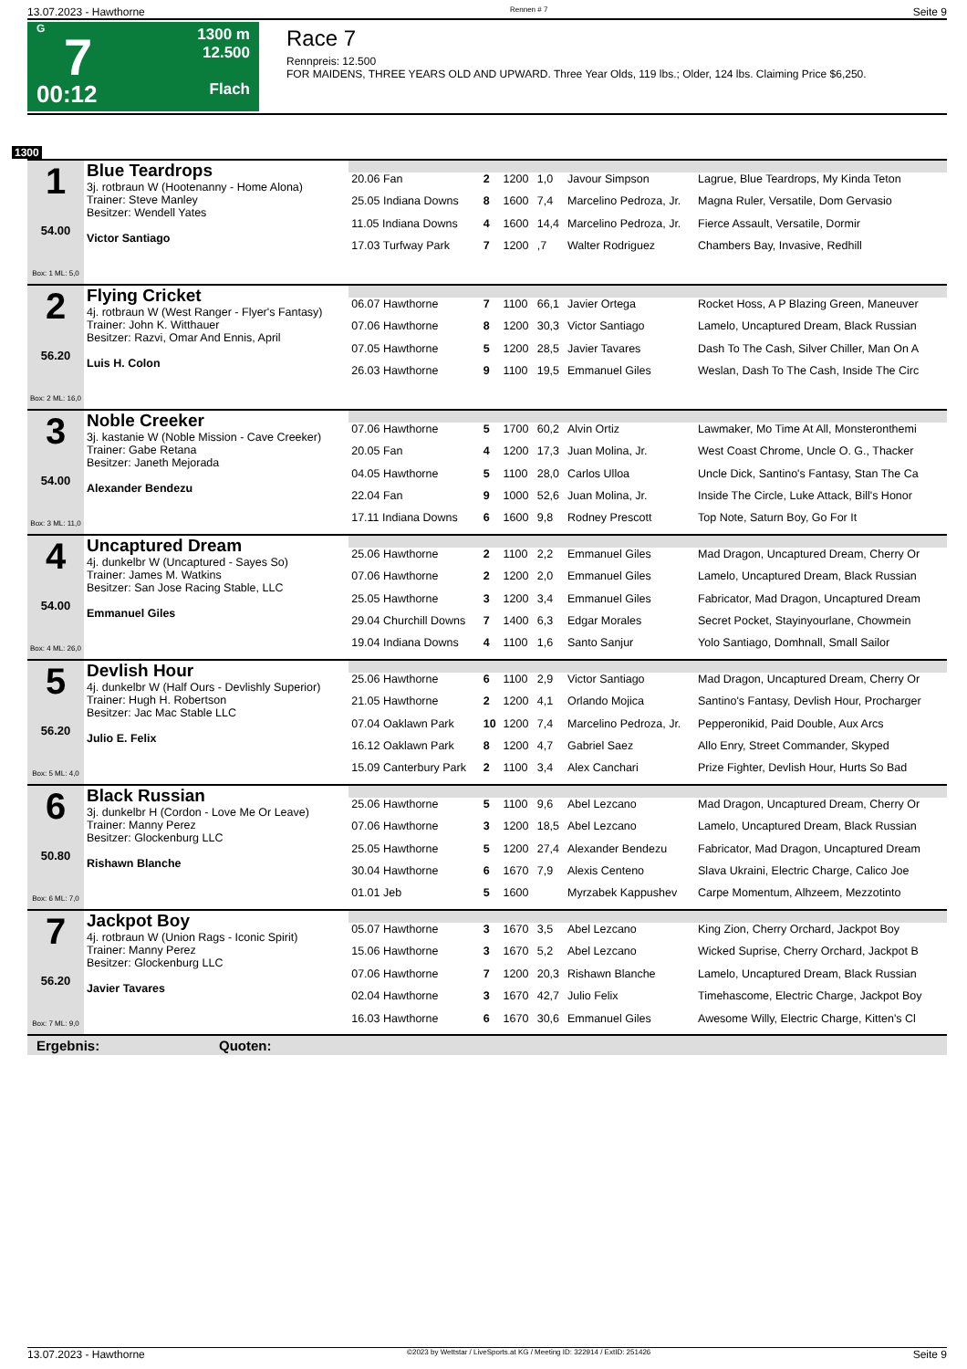13.07.2023 - Hawthorne Rennen # 7 Seite 9
G
7
00:12
1300 m
12.500
Flach
Race 7
Rennpreis: 12.500
FOR MAIDENS, THREE YEARS OLD AND UPWARD. Three Year Olds, 119 lbs.; Older, 124 lbs. Claiming Price $6,250.
1300
| 1 54.00 Box: 1 ML: 5,0 | Blue Teardrops 3j. rotbraun W (Hootenanny - Home Alona) Trainer: Steve Manley Besitzer: Wendell Yates Victor Santiago | | | | | | |
| | | 20.06 Fan | 2 | 1200 | 1,0 | Javour Simpson | Lagrue, Blue Teardrops, My Kinda Teton |
| | | 25.05 Indiana Downs | 8 | 1600 | 7,4 | Marcelino Pedroza, Jr. | Magna Ruler, Versatile, Dom Gervasio |
| | | 11.05 Indiana Downs | 4 | 1600 | 14,4 | Marcelino Pedroza, Jr. | Fierce Assault, Versatile, Dormir |
| | | 17.03 Turfway Park | 7 | 1200 | ,7 | Walter Rodriguez | Chambers Bay, Invasive, Redhill |
| 2 56.20 Box: 2 ML: 16,0 | Flying Cricket 4j. rotbraun W (West Ranger - Flyer's Fantasy) Trainer: John K. Witthauer Besitzer: Razvi, Omar And Ennis, April Luis H. Colon | | | | | | |
| | | 06.07 Hawthorne | 7 | 1100 | 66,1 | Javier Ortega | Rocket Hoss, A P Blazing Green, Maneuver |
| | | 07.06 Hawthorne | 8 | 1200 | 30,3 | Victor Santiago | Lamelo, Uncaptured Dream, Black Russian |
| | | 07.05 Hawthorne | 5 | 1200 | 28,5 | Javier Tavares | Dash To The Cash, Silver Chiller, Man On A |
| | | 26.03 Hawthorne | 9 | 1100 | 19,5 | Emmanuel Giles | Weslan, Dash To The Cash, Inside The Circ |
| 3 54.00 Box: 3 ML: 11,0 | Noble Creeker 3j. kastanie W (Noble Mission - Cave Creeker) Trainer: Gabe Retana Besitzer: Janeth Mejorada Alexander Bendezu | | | | | | |
| | | 07.06 Hawthorne | 5 | 1700 | 60,2 | Alvin Ortiz | Lawmaker, Mo Time At All, Monsteronthemi |
| | | 20.05 Fan | 4 | 1200 | 17,3 | Juan Molina, Jr. | West Coast Chrome, Uncle O. G., Thacker |
| | | 04.05 Hawthorne | 5 | 1100 | 28,0 | Carlos Ulloa | Uncle Dick, Santino's Fantasy, Stan The Ca |
| | | 22.04 Fan | 9 | 1000 | 52,6 | Juan Molina, Jr. | Inside The Circle, Luke Attack, Bill's Honor |
| | | 17.11 Indiana Downs | 6 | 1600 | 9,8 | Rodney Prescott | Top Note, Saturn Boy, Go For It |
| 4 54.00 Box: 4 ML: 26,0 | Uncaptured Dream 4j. dunkelbr W (Uncaptured - Sayes So) Trainer: James M. Watkins Besitzer: San Jose Racing Stable, LLC Emmanuel Giles | | | | | | |
| | | 25.06 Hawthorne | 2 | 1100 | 2,2 | Emmanuel Giles | Mad Dragon, Uncaptured Dream, Cherry Or |
| | | 07.06 Hawthorne | 2 | 1200 | 2,0 | Emmanuel Giles | Lamelo, Uncaptured Dream, Black Russian |
| | | 25.05 Hawthorne | 3 | 1200 | 3,4 | Emmanuel Giles | Fabricator, Mad Dragon, Uncaptured Dream |
| | | 29.04 Churchill Downs | 7 | 1400 | 6,3 | Edgar Morales | Secret Pocket, Stayinyourlane, Chowmein |
| | | 19.04 Indiana Downs | 4 | 1100 | 1,6 | Santo Sanjur | Yolo Santiago, Domhnall, Small Sailor |
| 5 56.20 Box: 5 ML: 4,0 | Devlish Hour 4j. dunkelbr W (Half Ours - Devlishly Superior) Trainer: Hugh H. Robertson Besitzer: Jac Mac Stable LLC Julio E. Felix | | | | | | |
| | | 25.06 Hawthorne | 6 | 1100 | 2,9 | Victor Santiago | Mad Dragon, Uncaptured Dream, Cherry Or |
| | | 21.05 Hawthorne | 2 | 1200 | 4,1 | Orlando Mojica | Santino's Fantasy, Devlish Hour, Procharger |
| | | 07.04 Oaklawn Park | 10 | 1200 | 7,4 | Marcelino Pedroza, Jr. | Pepperonikid, Paid Double, Aux Arcs |
| | | 16.12 Oaklawn Park | 8 | 1200 | 4,7 | Gabriel Saez | Allo Enry, Street Commander, Skyped |
| | | 15.09 Canterbury Park | 2 | 1100 | 3,4 | Alex Canchari | Prize Fighter, Devlish Hour, Hurts So Bad |
| 6 50.80 Box: 6 ML: 7,0 | Black Russian 3j. dunkelbr H (Cordon - Love Me Or Leave) Trainer: Manny Perez Besitzer: Glockenburg LLC Rishawn Blanche | | | | | | |
| | | 25.06 Hawthorne | 5 | 1100 | 9,6 | Abel Lezcano | Mad Dragon, Uncaptured Dream, Cherry Or |
| | | 07.06 Hawthorne | 3 | 1200 | 18,5 | Abel Lezcano | Lamelo, Uncaptured Dream, Black Russian |
| | | 25.05 Hawthorne | 5 | 1200 | 27,4 | Alexander Bendezu | Fabricator, Mad Dragon, Uncaptured Dream |
| | | 30.04 Hawthorne | 6 | 1670 | 7,9 | Alexis Centeno | Slava Ukraini, Electric Charge, Calico Joe |
| | | 01.01 Jeb | 5 | 1600 | | Myrzabek Kappushev | Carpe Momentum, Alhzeem, Mezzotinto |
| 7 56.20 Box: 7 ML: 9,0 | Jackpot Boy 4j. rotbraun W (Union Rags - Iconic Spirit) Trainer: Manny Perez Besitzer: Glockenburg LLC Javier Tavares | | | | | | |
| | | 05.07 Hawthorne | 3 | 1670 | 3,5 | Abel Lezcano | King Zion, Cherry Orchard, Jackpot Boy |
| | | 15.06 Hawthorne | 3 | 1670 | 5,2 | Abel Lezcano | Wicked Suprise, Cherry Orchard, Jackpot B |
| | | 07.06 Hawthorne | 7 | 1200 | 20,3 | Rishawn Blanche | Lamelo, Uncaptured Dream, Black Russian |
| | | 02.04 Hawthorne | 3 | 1670 | 42,7 | Julio Felix | Timehascome, Electric Charge, Jackpot Boy |
| | | 16.03 Hawthorne | 6 | 1670 | 30,6 | Emmanuel Giles | Awesome Willy, Electric Charge, Kitten's Cl |
Ergebnis: Quoten:
13.07.2023 - Hawthorne ©2023 by Wettstar / LiveSports.at KG / Meeting ID: 322914 / ExtID: 251426 Seite 9